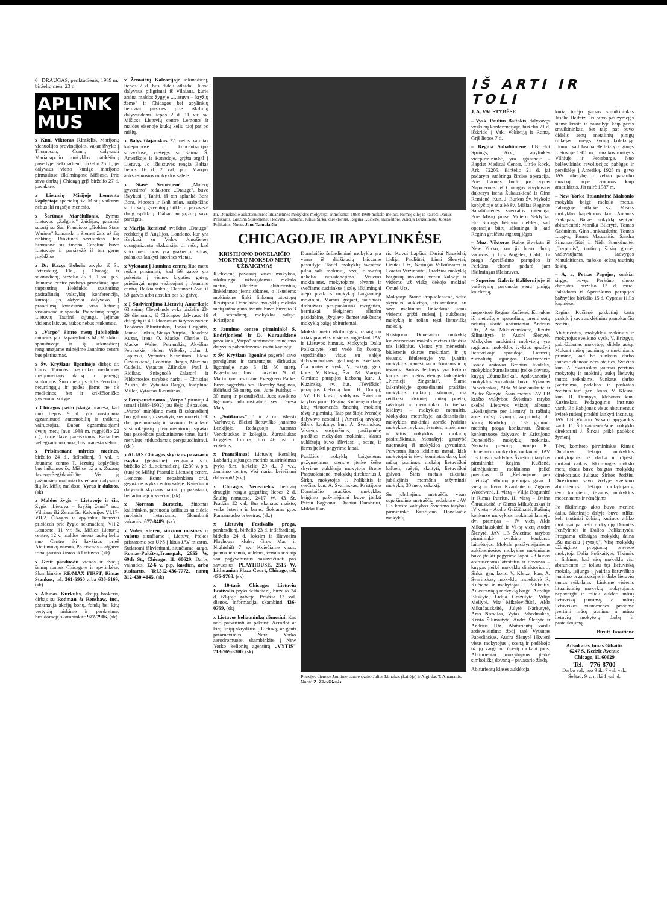6 DRAUGAS, penktadienis, 1989 m. birželio mėn. 23 d.
APLINK MUS
x Kun. Viktoras Rimšelis, Marijonų vienuolijos provincijolas, vakar išvyko į Thompson, Conn., dalyvauti Marianapolio mokyklos patikėtinių posėdyje. Sekmadienį, birželio 25 d., jis dalyvaus vieno kunigo marijono pirmosiose iškilmingose Mišiose. Prie savo darbų į Chicagą grįš birželio 27 d. pavakare.
x Lietuvių Misijoje Lemonto koplyčioje specialių šv. Mišių vaikams nebus iki rugsėjo mėnesio.
x Šarūnas Marčiulionis, žymus Lietuvos „Žalgirio" žaidėjas, pasirašė sutartį su San Francisco „Golden State Wariors" komanda ir šiemet žais už šią rinktinę. Rinktinės savininkas Don Simmone su žmona Caroline buvo Lietuvoje ir parsivežė iš ten gerus įspūdžius.
x Dr. Kazys Bobelis atvyks iš St. Petersburg, Fla., į Chicagą ir sekmadienį, birželio 25 d., 1 val. p.p. Jaunimo centre padarys pranešimą apie tarptautinę Helsinkio susitarimą pasirašiusių valstybių konferenciją, kurioje jis aktyviai dalyvavo. Į pranešimą kviečiama visa lietuvių visuomenė ir spauda. Pranešimą rengia Lietuvių Tautinė sąjunga. Įėjimas visiems laisvas, aukos nebus renkamos.
x „Varpo" šimto metų jubiliejinis numeris jau išspausdintas M. Morkūno spaustuvėje ir šį sekmadienį rengiamajame minėjime Jaunimo centre bus platinamas.
x Šv. Kryžiaus ligoninėje dirbęs dr. Chris Thomas pasirinko medicinos misijonieriaus darbą ir pareigų sunkumus. Šiuo metu jis dirbs Peru tarp neturtingųjų ir padės jiems ne tik medicinos, bet ir krikščioniško gyvenimo srityje.
x Chicagos pašto įstaiga praneša, kad nuo liepos 9 d. yra nustojama egzaminuoti automobilių ir trailerių vairuotojus. Dabar egzaminuojami dvejų metų (nuo 1988 m. rugpjūčio 22 d.), kurie davė pareiškimus. Kada bus vėl egzaminuojama, bus pranešta vėliau.
x Prisimenant mirties metines, birželio 24 d., šeštadienį, 9 val. r. Jaunimo centro T. Jėzuitų koplyčioje bus laikomos šv. Mišios už a.a. Zuzaną Jasienę-Šegždavičiūtę. Visi ją pažinusieji maloniai kviečiami dalyvauti šių šv. Mišių maldose. Vyras ir dukros. (sk)
x Maldos žygis – Lietuvoje ir čia. Žygis „Lietuva – kryžių žemė" nuo Vilniaus iki Žemaičių Kalvarijos VI.17-VII.2. Čikagos ir apylinkių lietuviai prisideda prie žygio sekmadienį, VII.2 Lemonte. 11 v.r. šv. Mišios Lietuvių centre, 12 v. maldos eisena laukų keliu nuo Centro iki kryžiaus prieš Ateitininkų namus. Po eisenos – atgaiva ir naujausios žinios iš Lietuvos. (sk)
x Greit parduodu vienos ir dviejų šeimų namus Chicagoje ir apylinkėse. Skambinkite RE/MAX FIRST, Rimas Stankus, tel. 361-5950 arba 636-6169. (sk)
x Albinas Kurkulis, akcijų brokeris, dirbąs su Rodman & Renshaw, Inc., patarnauja akcijų bonų, fondų bei kitų vertybių pirkime ir pardavime. Susidomėję skambinkite 977-7916. (sk)
x Žemaičių Kalvarijoje sekmadienį, liepos 2 d. bus dideli atlaidai. Juose dalyvaus piligrimai iš Vilniaus, kurie ateina maldos žygyje „Lietuva – kryžių žemė" ir Chicagos bei apylinkių lietuviai prisidės prie iškilmių dalyvaudami liepos 2 d. 11 v.r. šv. Mišiose Lietuvių centre Lemonte ir maldos eisenoje laukų keliu tuoj pat po mišių.
x Balys Gajauskas 27 metus kalintas kalėjimuose ir koncentracijos stovyklose, viešėjęs su šeima Š. Amerikoje ir Kanadoje, grįžta atgal į Lietuvą. Jo išleistuves rengia Balfas liepos 16 d. 2 val. p.p. Marijos aukštesniosios mokyklos salėje.
x Stasė Semėnienė, „Moterų gyvenimo" redaktorė „Drauge", buvo išvykusi į Tahiti, iš ten aplankė Bora Bora, Moorea ir Bali salas, susipažino su tų salų gyventojų būkle ir parsivežė daug įspūdžių. Dabar jau grįžo į savo pareigas.
x Marija Remienė sveikina „Draugo" redakciją iš Anglijos, Londono, kur yra išvykusi su Vidos Jonušienės suorganizuota ekskursija. Ji rašo, kad šiuo metu oras yra gražus ir šiltas, palankus lankyti istorines vietas.
x Vykstant į Jaunimo centrą šiuo metu reikia prisiminti, kad 56 gatvė yra pakeista į vienos krypties gatvę, priešingai negu važiuojant į Jaunimo centrą. Reikia sukti į Claremont Ave. iš 59 gatvės arba apsukti per 55 gatvę.
x Į Susivienijimo Lietuvių Amerikoje 63 seimą Clevelande vyks birželio 23-26 dienomis. Iš Chicagos dalyvaus 18 delegatų ir 4 Pildomosios tarybos nariai: Teodoras Blinstrubas, Jonas Grigaitis, Jennie Linkus, Stasys Virpša, Theodora Kuzas, Irena O. Macke, Charles D. Macke, Walter Petrauskis, Akvilina Petrauskis, Helen Vilkelis, John J. Lapinski, Vytautas Kasniūnas, Elena Čižauskienė, Leontina Dargis, Martinas Gudelis, Vytautas Žilinskas, Paul J. Ridikas, Snieguolė Zalatorė ir Pildomosios tarybos nariai – Christine Austin, dr. Vytautas Dargis, Josephine Miller, Vytautas Kasniūnas.
x Perspausdinamo „Varpo" pirmieji 4 tomai (1889-1902) jau išėjo iš spaudos. „Varpo" minėjimo metu ši sekmadienį bus galima jį užsisakyti, susimokėti 100 dol. prenumeratą ir pasiimti. Iš anksto susimokėjusių prenumeratorių sąrašas bus paskelbtas paskutiniame tome, kuris netrukus atiduodamas perspausdinimui. (sk.)
x ALIAS Chicagos skyriaus pavasario išvyka (gegužinė) rengiama š.m. birželio 25 d., sekmadienį, 12:30 v. p.p. (tuoj po Mišių) Pasaulio Lietuvių centre, Lemonte. Esant nepalankiam orui, gegužinė įvyks centro salėje. Kviečiami dalyvauti skyriaus nariai, jų pažįstami, bei artimieji ir svečiai. (sk)
x Norman Burstein, žinomas kailininkas, parduoda kailinius su didele nuolaida lietuviams. Skambinti vakarais: 677-8489. (sk)
x Video, stereo, siuvimo mašinas ir vaistus siunčiame į Lietuvą. Prekes pristatome per UPS į kitus JAV miestus. Sudaromi iškvietimai, siunčiame kargo. Romas-Pukštys,Transpak, 2655 W. 69th St., Chicago, IL 60629. Darbo valandos: 12-6 v. p.p. kasdien, arba susitarus. Tel.312-436-7772, namų 312-430-4145. (sk)
Kr. Donelaičio aukštesniosios lituanistinės mokyklos mokytojai ir mokiniai 1988-1989 mokslo metais. Pirmoj eilėj iš kairės: Darius Polikaitis, Gražina Sturonienė, Hedvina Dainienė, Julius Širka, direktorius, Regina Kučienė, inspektorė, Alicija Brazaitienė, Juozas Polikaitis. Nuotr. Jono Tamulaičio
CHICAGOJE IR APYLINKĖSE
KRISTIJONO DONELAIČIO MOKYKLŲ MOKSLO METŲ UŽBAIGIMAS
Kiekvieną pavasarį visos mokykos, iškilmingai užbaigdamos mokslo metus, išleidžia abiturientus, linkėdamos jiems sėkmės, o likusiems mokiniams linki linksmų atostogų Kristijono Donelaičio mokyklų mokslo metų užbaigimo šventė buvo birželio 3 d., šeštadienį, mokyklos salėje. Kristijono
x Jaunimo centro pirmininkė S. Endrijonienė ir D. Kurauskienė pavaišins „Varpo" šimtmečio minėjimo dalyvius pabendravimo metu kavinėje.
x Šv. Kryžiaus ligoninė pagerbė savo pareigūnus ir tarnautojus, dirbusius ligoninėje nuo 5 iki 50 metų. Pagerbimas buvo birželio 9 d. Martinique restorane Evergreen Parke. Buvo pagerbtos ses. Dorothy Augunas, išdirbusi 50 metų, ses. June Puishys – 30 metų ir pasauliečiai. Juos sveikino ligoninės administratorė ses. Teresa Mary.
x „Sutikimas", 1 ir 2 nr., išleisti Varšuvoje. Išleisti lietuviško jaunimo Lenkijoje. Redaguoja Antanas Venclauskas ir kolegija. Žurnaliukas knygelės formos, turi 46 psl. ir viršelius.
x Pranešimas! Lietuvių Katalikų Labdarių sąjungos metinis susirinkimas įvyks š.m. birželio 29 d., 7 v.v., Jaunimo centre. Visi nariai kviečiami dalyvauti! (sk.)
x Chicagos Venezuelos lietuvių draugija rengia gegužinę liepos 2 d. Šaulių namuose, 2417 W. 43 St. Pradžia 12 val. Bus skanaus maisto, veiks loterija ir baras. Šokiams gros Ramanausko orkestras. (sk.)
x Lietuvių Festivalio proga, penktadienį, birželio 23 d. ir šeštadienį, birželio 24 d. šoksim ir šliavosim Playhouse klube. Gros Mac ir Nightshift 7 v.v. Kviečiame visus: jaunus ir senus, aukštus, žemus ir šiaip sau pagyvenusius pasisvečiuoti pas savuosius. PLAYHOUSE, 2515 W. Lithuanian Plaza Court, Chicago, tel. 476-9763. (sk)
x 10-tasis Chicagos Lietuvių Festivalis įvyks šeštadienį, birželio 24 d. 69-joje gatvėje. Pradžia 12 val. dienos. Informacijai skambinti 436-0769. (sk)
x Lietuvos keliauninkų dėmesiui. Kas nori patvirtinti ar pakeisti Aeroflot ar kitų linijų skrydžius į Lietuvą, ar gauti patarnavimus New Yorko aerodromuose, skambinkite į New Yorko kelionių agentūrą „VYTIS" 718-769-3300. (sk)
Donelaičio šeštadieninė mokykla yra viena iš didžiausių laisvame pasaulyje. Todėl mokyklų šventėse pilna salė mokinių, tėvų ir svečių nekelia nusistebėjimo. Visiems mokiniams, mokytojams, tėvams ir svečiams susirinkus į salę, iškilmingai atėjo pradžios mokyklą baigiantieji mokiniai. Maršui grojant, tautiniais drabužiais pasipuošusios mergaitės, berniukai išeiginėm eilutėm pasidabinę, įžygiavo šiemet aukštesnę mokyklą baigę abiturientai.
Mokslo metu iškilmingas užbaigimo aktas pradėtas visiems sugiedant JAV ir Lietuvos himnus. Mokytoja Dalia Polikaitytė, kuri vedė šią šventę, supažindino visus su salėje dalyvaujančiais garbingais svečiais. Čia matėme vysk. V. Brizgį, gen. kons. V. Kleizą, Švč. M. Marijos Gimimo parapijos kleboną kun. J. Kuzinską, ev. liut. „Tėviškės" parapijos kleboną kun. H. Dumpį, JAV LB krašto valdybos Švietimo tarybos pirm. Reginą Kučienę ir daug kitų visuomenės žmonių, mokinių tėvų ir giminių. Taip pat šioje šventėje dalyvavo neseniai į Ameriką atvykęs Sibiro kankinys kun. A. Svarinskas. Visiems susipažinus, pasižymėję pradžios mokyklos mokiniai, klasės auklėtojų buvo iškviesti į sceną ir jiems įteikti pagyrimo lapai.
Pradžios mokyklą baigusiems pažymėjimus scenoje įteikė šešto skyriaus auklėtoja mokytoja Bronė Prapuolenienė, mokyklų direktorius J. Širka, mokytojas J. Polikaitis ir svečias kun. A. Svarinskas. Kristijono Donelaičio pradžios mokyklos baigimo pažymėjimai buvo įteikti Petrui Bagdonui, Dainiui Dumbriui, Mildai Har-
ris, Kovui Lapšiui, Dariui Nausėdai, Lidijai Pauliūtei, Linai Šlenytei, Onutei Utz, Neringai Valkiūnaitei ir Loretai Viržintaitei. Pradžios mokyklą baigusių mokinių vardu kalbėjo ir visiems už viską dėkojo mokinė Onutė Utz.
Mokytoja Bronė Prapuolenienė, šešto skyriaus auklėtoja, atsisveikino su savo mokiniais, linkėdama jiems visiems grįžti rudenį į aukštesnę mokyklą ir toliau tęsti lietuvišką mokslą.
Kristijono Donelaičio mokyklą kiekvieneriais mokslo metais išleidžia tris leidinius. Vienas yra mėnesinis biuletenis skirtas mokiniam ir jų tėvams. Biuletenyje yra įvairūs mokyklos pranešimai mokiniams ir jų tėvams. Antras leidinys yra keturis kartus per metus išeinąs laikraštėlis „Pirmieji žingsniai". Šiame laikraštėlyje spausdinami pradžios mokyklos mokinių kūriniai, čia reiškiasi būsimieji mūsų poetai, rašytojai ir menininkai. Ir trečias leidinys – mokyklos metraštis. Mokyklos metraštyje aukštesniosios mokyklos mokiniai aprašo įvairius mokyklos įvykius, šventes, minėjimus ir kitus mokyklos ir mokinių pasireiškimus. Metraštyje gausybė nuotraukų iš mokyklos gyvenimo. Pervertus šiuos leidinius matai, kiek mokytojai ir tėvų komitetas daro, kad mūsų jaunimas mokėtų lietuviškai kalbėti, rašyti, skaityti, lietuviškai galvoti. Šiais metais išleistas jubiliejinis metraštis atžymintis mokyklų 30 metų sukaktį.
Su jubiliejiniu metraščiu visus supažindino metraščio redaktorė JAV LB krašto valdybos Švietimo tarybos pirmininkė Kristijono Donelaičio mokyklų
Poezijos dienose Jaunimo centre skaito Julius Lintakas (kairėje) ir Algirdas T. Antanaitis. Nuotr. Z. Žilevičienės
IŠ ARTI IR TOLI
J. A. VALSTYBĖSE
– Vysk. Paulius Baltakis, dalyvavęs vyskupų konferencijoje, birželio 21 d. išskrido į Vak. Vokietiją ir Romą. Grįš liepos 7 d.
– Regina Sabaliūnienė, LB Hot Springs, Ark., apylinkės vicepirmininkė, yra ligoninėje – Baptist Medical Center, Little Rock, Ark. 72205. Birželio 21 d. jai padaryta sudėtinga širdies operacija. Prie ligonės budi jos vyras Napoleonas, iš Chicagos atvykusios dukterys Irena Žukauskienė ir Gina Remienė. Kun. J. Burkus Šv. Mykolo koplyčioje atlaikė šv. Mišias Reginos Sabaliūnienės sveikatos intencija. Prie Mišių prašė Moterų Seklyčia. Hot Springs lietuviai meldėsi, kad operacija būtų sėkminga ir kad Regina greičiau atgautų jėgas.
– Muz. Viktoras Ralys išvyksta iš New Yorko, kur jis buvo chorų vadovas, į Los Angeles, Calif. Ta proga Apreiškimo parapijos ir Perkūno chorai padarė jam iškilmingas išleistuves.
– Superior Galerie Kalifornijoje iš varžytynių parduoda senų pinigų kolekciją,
kurią turėjo garsus smuikininkas Jascha Heifetz. Jis buvo pasižymėjęs šiame krašte ir pasaulyje kaip geras smuikininkas, bet taip pat buvo didelis senų metalinių pinigų rinkėjas, turėjęs žymią kolekciją. Įdomu, kad Jascha Heifetz yra gimęs Lietuvoje 1901 m., muzikos mokęsis Vilniuje ir Peterburge. Nuo bolševikinės revoliucijos pabėgęs ir persikėlęs į Ameriką. 1925 m. gavo JAV pilietybę ir vėliau pasaulio muzikų tarpe žinomas kaip amerikietis. Jis mirė 1987 m.
– New Yorko lituanistinė Maironio mokykla baigė mokslo metus. Pabaigoje atlaikė šv. Mišias mokyklos kapelionas kun. Antanas Prakapas. Baigė mokyklą septyni abiturientai: Monika Bilerytė, Tomas Gedminas, Gina Jankauskaitė, Tomas Liogys, Tomas Matusaitis, Sandra Simanavičiūtė ir Nida Stankūnaitė. „Tryptinis", tautinių šokių grupė, vadovaujama Jadvygos Matulaitienės, pašoko keletą tautinių šokių.
– A. a. Petras Pagojus, sunkiai sirgęs, buvęs Perkūno choro choristas, birželio 12 d. mirė. Palaidotas iš Apreiškimo parapijos bažnyčios birželio 15 d. Cypress Hills kapinėse.
inspektorė Regina Kučienė. Ištraukas iš metraštyje spausdintų premijuotų rašinių skaitė abiturientai Andrius Utz, Alda Mikučiauskaitė, Krista Šilimaitytė ir Audrė Šlenytė. Mokyklos mokiniai mokytojų yra raginami mokyklos įvykius aprašyti lietuviškoje spaudoje. Lietuvių žurnalistų sąjungos Daužvardžio Fondo atstovas Bronius Juodelis, mokyklos žurnalistams įteikė dovaną, knygą „Žurnalistika". Apdovanotieji mokyklos žurnalistai buvo: Vytautas Pabedinskas, Alda Mikučiauskaitė ir Audrė Šlenytė. Šiais metais JAV LB krašto valdybos Švietimo taryba skelbė Lietuvos vaizdų albumo „Keliaujame per Lietuvą" ir rašinių apie mūsų žymųjį varpininką dr. Vincą Kudirką jo 135 gimimo metinių proga konkursus. Šiuose konkursuose dalyvavo ir Kristijono Donelaičio mokyklų mokiniai. Nemaža premijų laimėjo Kr. Donelaičio mokyklos mokiniai. JAV LB krašto valdybos Švietimo tarybos pirmininkė Regina Kučienė, laimėjusiems mokiniams įteikė premijas. Už „Keliaujame per Lietuvą" albumą premijas gavo: I vietą – Irena Kvantaitė ir Zigmas Woodward, II vietą – Vilija Bogutaitė ir Rimas Putrius, III vietą – Daina Čarauskaitė ir Gintas Mikučauskas ir IV vietą – Audra Gaižiūnaitė. Rašinių konkurse mokyklos mokiniai laimėjo dvi premijas – IV vietą Alda Mikučiauskaitė ir VI-tą vietą Audra Šlenytė. JAV LB Švietimo tarybos pirmininkė sveikino konkurso laimėtojus. Moksle pasižymėjusiems aukštesniosios mokyklos mokiniams buvo įteikti pagyrimo lapai. 23 laidos abiturientams atestatus ir dovanas – knygas įteikė mokyklų direktorius J. Širka, gen. kons. V. Kleiza, kun. A. Svarinskas, mokyklų inspektorė R. Kučienė ir mokytojas J. Polikaitis. Aukštesniąją mokyklą baigė: Aurelija Bliskytė, Lidija Gražulytė, Vilija Meilytė, Vita Mikelevičiūtė, Alda Mikučauskaitė, Julytė Narbutytė, Aras Norvilas, Vytas Pabedinskas, Krista Šilimaitytė, Audrė Šlenytė ir Andrius Utz. Abiturientų vardu atsisveikinimo žodį tarė Vytautas Pabedinskas. Audra Šlenytė iškvietė visus mokytojus į sceną ir padėkojo už jų vargą ir rūpestį mokant juos. Abiturientai mokytojams įteikė simbolišką dovaną – pavasario žiedą.
Abiturientų klasės auklėtoja
Regina Kučienė paskutinį kartą prabilo į savo auklėtinius pamokančiu žodžiu.
Abiturientus, mokyklos mokinius ir mokytojus sveikino vysk. V. Brizgys, pabrėždamas mokytojų didelę auką. Mokant mūsų jaunimą, o mokiniams priminė, kad be sunkaus darbo jaunose dienose nėra ateities. Svečias kun. A. Svarinskas jautriai įvertino mokytojų ir mokinių auką lietuvių tautos reikalams. Sunkaus darbo įvertinimo, padėkos ir paskatos žodžius tarė gen. kons. V. Kleiza, kun. H. Dumpys, klebonas kun. Kuzinskas. Pedagoginio instituto vardu Br. Fabijonas visus abiturientus kvietė rudenį pradėti lankyti institutą. JAV LB Vidurio Vakarų apygardos vardu D. Šilimaitienė-Pape mokyklų direktoriui J. Širkai įteikė padėkos žymenį.
Tėvų komiteto pirmininkas Rimas Dumbrys dėkojo mokyklos mokytojams už darbą ir rūpestį mokant vaikus. Iškilmingas mokslo metų aktas buvo baigtas mokyklų direktoriaus Juliaus Širkos žodžiu. Direktorius savo žodyje sveikino abiturientus, dėkojo mokytojams, tėvų komitetui, tėvams, mokyklos mecenatams ir rėmėjams.
Po iškilmingo akto buvo meninė dalis. Meninėje dalyje buvo atlikti keli tautiniai šokiai, kuriuos atliko mokiniai paruošti mokytojų Danutės Penčylaitės ir Dalios Polikaitytės. Programa užbaigta mokyklų daina „Su mokslu į rytojų". Visą mokyklų užbaigimo programą pravedė mokytoja Dalia Polikaitytė. Tikimės ir linkime, kad visų mokyklų visi abiturientai ir toliau tęs lietuvišką mokslą, įsijungs į įvairias lietuviškas jaunimo organizacijas ir dirbs lietuvių tautos reikalams. Linkime visiems lituanistinių mokyklų mokytojams nepavargti ir toliau auklėti mūsų lietuvišką jaunimą, o mūsų lietuviškos visuomenės prašome įvertinti mūsų jaunimo ir mūsų lietuvių mokytojų darbą ir pasiaukojimą.
Birutė Jasaitienė
Advokatas Jonas Gibaitis
6247 S. Kedzie Avenue
Chicago, IL 60629
Tel. – 776-8700
Darbo val. nuo 9 iki 7 val. vak. Šeštad. 9 v. r. iki 1 val. d.